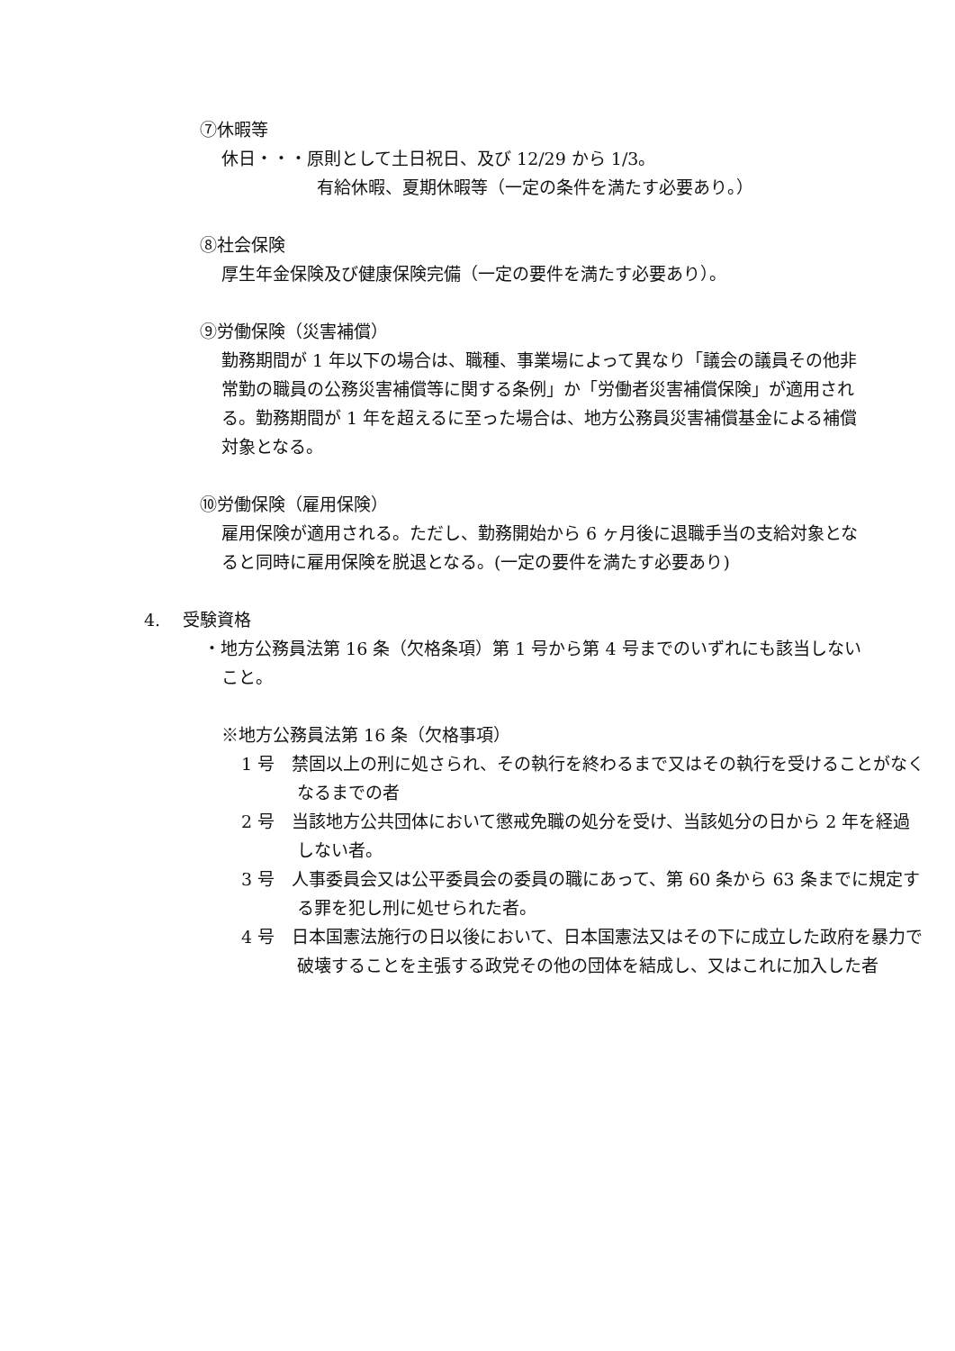⑦休暇等
休日・・・原則として土日祝日、及び 12/29 から 1/3。
有給休暇、夏期休暇等（一定の条件を満たす必要あり。）
⑧社会保険
厚生年金保険及び健康保険完備（一定の要件を満たす必要あり）。
⑨労働保険（災害補償）
勤務期間が 1 年以下の場合は、職種、事業場によって異なり「議会の議員その他非常勤の職員の公務災害補償等に関する条例」か「労働者災害補償保険」が適用される。勤務期間が 1 年を超えるに至った場合は、地方公務員災害補償基金による補償対象となる。
⑩労働保険（雇用保険）
雇用保険が適用される。ただし、勤務開始から 6 ヶ月後に退職手当の支給対象となると同時に雇用保険を脱退となる。(一定の要件を満たす必要あり)
4.　 受験資格
・地方公務員法第 16 条（欠格条項）第 1 号から第 4 号までのいずれにも該当しないこと。
※地方公務員法第 16 条（欠格事項）
1 号　禁固以上の刑に処さられ、その執行を終わるまで又はその執行を受けることがなくなるまでの者
2 号　当該地方公共団体において懲戒免職の処分を受け、当該処分の日から 2 年を経過しない者。
3 号　人事委員会又は公平委員会の委員の職にあって、第 60 条から 63 条までに規定する罪を犯し刑に処せられた者。
4 号　日本国憲法施行の日以後において、日本国憲法又はその下に成立した政府を暴力で破壊することを主張する政党その他の団体を結成し、又はこれに加入した者